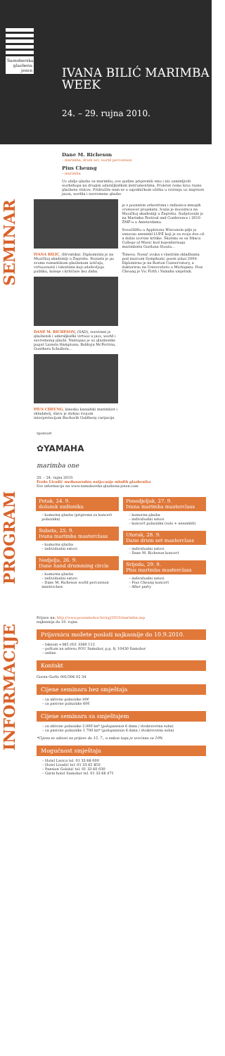Samoborska glazbena jesen
IVANA BILIĆ MARIMBA WEEK
24. – 29. rujna 2010.
Dane M. Richeson
– marimba, drum set, world percussion
Pius Cheung
– marimba
Uz obilje glazbe za marimbu, ove godine pripremili smo i niz zanimljivih workshopa na drugim udaraljkaškim instrumentima. Proletat ćemo kroz razne glazbene stilove. Pridružite nam se u zajedničkom užitku u sviranju uz majstore jazza, worlda i suvremene glazbe.
SEMINAR
IVANA BILIĆ, (Hrvatska). Diplomirala je na Muzičkoj akademiji u Zagrebu. Poznata je po svome romantikom glazbenom izričaju, virtuoznosti i talentima koji oduševljuju publiku, kolege i kritičare bez daha.
DANE M. RICHESON, (SAD), svestrani je glazbenik i udaraljkaški virtuoz u jazz, world i suvremenoj glazbi. Nastupao je uz glazbenike poput Lionela Hamptona, Bobbyja McFerrina, Gunthera Schullera...
PIUS CHEUNG, kinesko kanadski marimbist i skladatelj, slavu je stekao svojom interpretacijom Bachovih Goldberg varijacija.
je s poznatim orkestrima i radionica mnogih crossover projekata. Ivana je docentica na Muzičkoj akademiji u Zagrebu. Sudjelovala je na Marimba Festival and Conference i 2010 ZMF-u u Amsterdamu.
Sveučilištu u Appletonu Wisconsin gdje je osnovao ansambl LUPE koji je za svoju dva cd-a dobio izvrsne kritike. Škotsko se sa Ithaca College of Music kod legendarnoga marimbista Gordona Stouta...
Timesu. Nosač zvuka s vlastitim skladbama pod nazivom Symphonic poem izlazi 2009. Diplomirao je na Boston Conservatory, a doktorirao na Univerzitetu u Michiganu. Pius Cheung je Vic Firth i Yamaha umjetnik.
sponzori
✿YAMAHA
marimba one
20. – 24. rujna 2010.
Ferdo Livadić međunarodno natjecanje mladih glazbenika
Sve informacije na www.samoborska-glazbena-jesen.com
PROGRAM
Petak, 24. 9.
dolazak sudionika
– komorna glazba (priprema za koncert polaznika)
Subota, 25. 9.
Ivana marimba masterclass
– komorna glazba
– individualni satovi
Nedjelja, 26. 9.
Dane hand drumming circle
– komorna glazba
– individualni satovi
– Dane M. Richeson world percussion masterclass
Ponedjeljak, 27. 9.
Ivana marimba masterclass
– komorna glazba
– individualni satovi
– koncert polaznika (solo + ansambli)
Utorak, 28. 9.
Dane drum set masterclass
– individualni satovi
– Dane M. Richeson koncert
Srijeda, 29. 9.
Pius marimba masterclass
– individualni satovi
– Pius Cheung koncert
– After party
Prijave na: http://www.pousamobor.hr/sgj/2010/marimba.asp
najkasnije do 10. rujna
INFORMACIJE
Prijavnicu možete poslati najkasnije do 10.9.2010.
– faksom +385 (0)1 3360 112
– poštom na adresu POU Samobor, p.p. 8, 10430 Samobor
– online
Kontakt
Goran Gorše 091/506 02 34
Cijene seminara bez smještaja
– za aktivne polaznike 90€
– za pasivne polaznike 60€
Cijene seminara sa smještajem
– za aktivne polaznike 2.000 kn* (polupansion 6 dana / dvokrevetna soba)
– za pasivne polaznike 1.700 kn* (polupansion 6 dana / dvokrevetna soba)
*Cijena se odnosi na prijave do 15. 7., a nakon toga je uvećana za 10%
Mogućnost smještaja
– Hotel Lavica tel. 01 33 68 000
– Hotel Livadić tel. 01 33 65 850
– Pansion Golubić tel. 01 33 60 030
– Garni hotel Samobor tel. 01 33 66 971